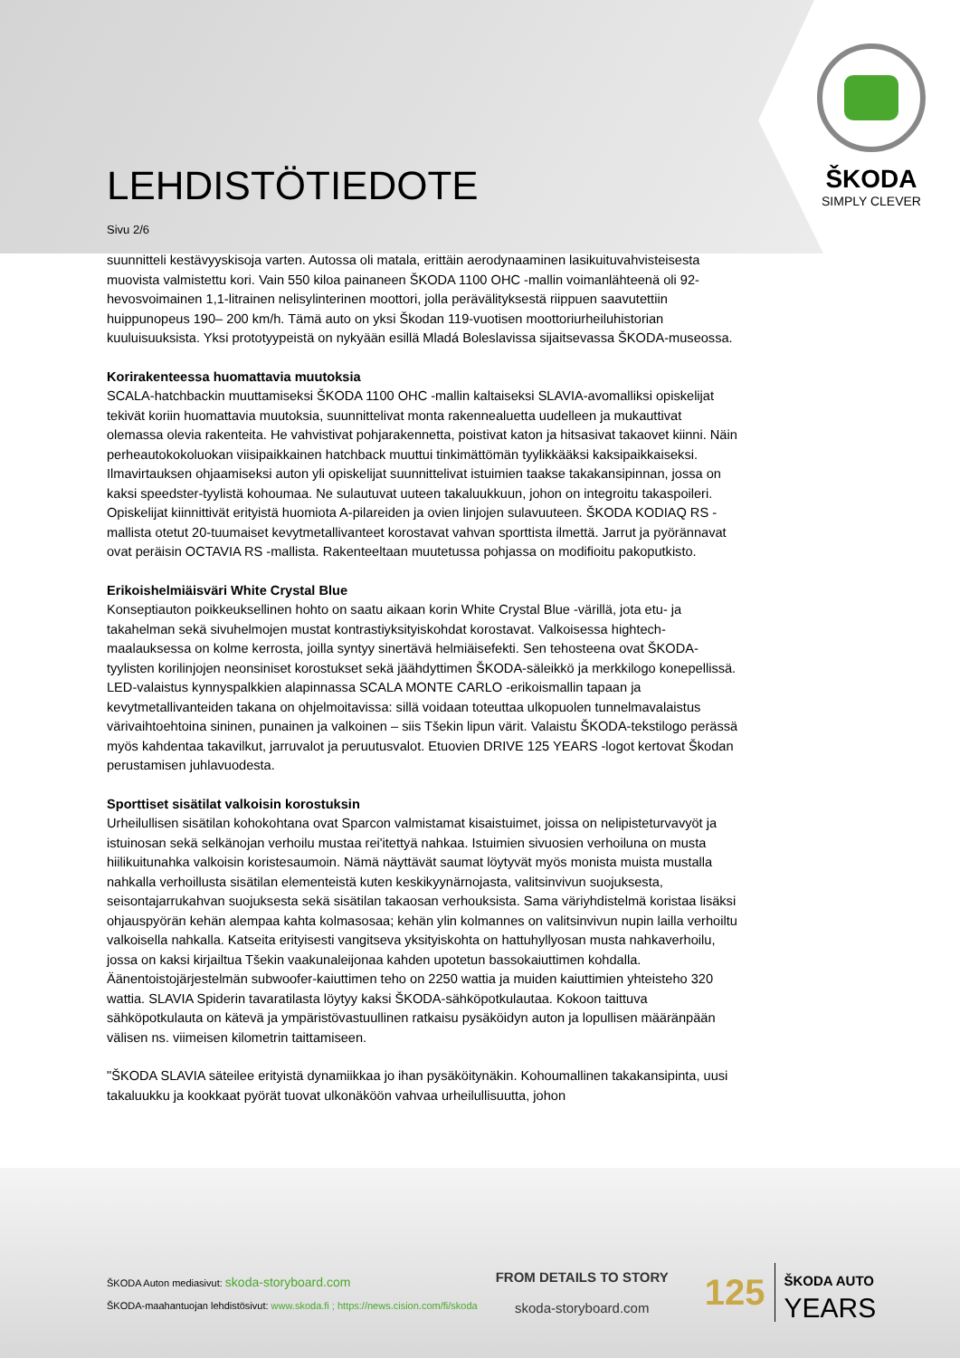ŠKODA
SIMPLY CLEVER
LEHDISTÖTIEDOTE
Sivu 2/6
suunnitteli kestävyyskisoja varten. Autossa oli matala, erittäin aerodynaaminen lasikuituvahvisteisesta muovista valmistettu kori. Vain 550 kiloa painaneen ŠKODA 1100 OHC -mallin voimanlähteenä oli 92-hevosvoimainen 1,1-litrainen nelisylinterinen moottori, jolla perävälityksestä riippuen saavutettiin huippunopeus 190– 200 km/h. Tämä auto on yksi Škodan 119-vuotisen moottoriurheiluhistorian kuuluisuuksista. Yksi prototyypeistä on nykyään esillä Mladá Boleslavissa sijaitsevassa ŠKODA-museossa.
Korirakenteessa huomattavia muutoksia
SCALA-hatchbackin muuttamiseksi ŠKODA 1100 OHC -mallin kaltaiseksi SLAVIA-avomalliksi opiskelijat tekivät koriin huomattavia muutoksia, suunnittelivat monta rakennealuetta uudelleen ja mukauttivat olemassa olevia rakenteita. He vahvistivat pohjarakennetta, poistivat katon ja hitsasivat takaovet kiinni. Näin perheautokokoluokan viisipaikkainen hatchback muuttui tinkimättömän tyylikkääksi kaksipaikkaiseksi. Ilmavirtauksen ohjaamiseksi auton yli opiskelijat suunnittelivat istuimien taakse takakansipinnan, jossa on kaksi speedster-tyylistä kohoumaa. Ne sulautuvat uuteen takaluukkuun, johon on integroitu takaspoileri. Opiskelijat kiinnittivät erityistä huomiota A-pilareiden ja ovien linjojen sulavuuteen. ŠKODA KODIAQ RS -mallista otetut 20-tuumaiset kevytmetallivanteet korostavat vahvan sporttista ilmettä. Jarrut ja pyörännavat ovat peräisin OCTAVIA RS -mallista. Rakenteeltaan muutetussa pohjassa on modifioitu pakoputkisto.
Erikoishelmiäisväri White Crystal Blue
Konseptiauton poikkeuksellinen hohto on saatu aikaan korin White Crystal Blue -värillä, jota etu- ja takahelman sekä sivuhelmojen mustat kontrastiyksityiskohdat korostavat. Valkoisessa hightech-maalauksessa on kolme kerrosta, joilla syntyy sinertävä helmiäisefekti. Sen tehosteena ovat ŠKODA-tyylisten korilinjojen neonsiniset korostukset sekä jäähdyttimen ŠKODA-säleikkö ja merkkilogo konepellissä. LED-valaistus kynnyspalkkien alapinnassa SCALA MONTE CARLO -erikoismallin tapaan ja kevytmetallivanteiden takana on ohjelmoitavissa: sillä voidaan toteuttaa ulkopuolen tunnelmavalaistus värivaihtoehtoina sininen, punainen ja valkoinen – siis Tšekin lipun värit. Valaistu ŠKODA-tekstilogo perässä myös kahdentaa takavilkut, jarruvalot ja peruutusvalot. Etuovien DRIVE 125 YEARS -logot kertovat Škodan perustamisen juhlavuodesta.
Sporttiset sisätilat valkoisin korostuksin
Urheilullisen sisätilan kohokohtana ovat Sparcon valmistamat kisaistuimet, joissa on nelipisteturvavyöt ja istuinosan sekä selkänojan verhoilu mustaa rei'itettyä nahkaa. Istuimien sivuosien verhoiluna on musta hiilikuitunahka valkoisin koristesaumoin. Nämä näyttävät saumat löytyvät myös monista muista mustalla nahkalla verhoillusta sisätilan elementeistä kuten keskikyynärnojasta, valitsinvivun suojuksesta, seisontajarrukahvan suojuksesta sekä sisätilan takaosan verhouksista. Sama väriyhdistelmä koristaa lisäksi ohjauspyörän kehän alempaa kahta kolmasosaa; kehän ylin kolmannes on valitsinvivun nupin lailla verhoiltu valkoisella nahkalla. Katseita erityisesti vangitseva yksityiskohta on hattuhyllyosan musta nahkaverhoilu, jossa on kaksi kirjailtua Tšekin vaakunaleijonaa kahden upotetun bassokaiuttimen kohdalla. Äänentoistojärjestelmän subwoofer-kaiuttimen teho on 2250 wattia ja muiden kaiuttimien yhteisteho 320 wattia. SLAVIA Spiderin tavaratilasta löytyy kaksi ŠKODA-sähköpotkulautaa. Kokoon taittuva sähköpotkulauta on kätevä ja ympäristövastuullinen ratkaisu pysäköidyn auton ja lopullisen määränpään välisen ns. viimeisen kilometrin taittamiseen.
"ŠKODA SLAVIA säteilee erityistä dynamiikkaa jo ihan pysäköitynäkin. Kohoumallinen takakansipinta, uusi takaluukku ja kookkaat pyörät tuovat ulkonäköön vahvaa urheilullisuutta, johon
ŠKODA Auton mediasivut: skoda-storyboard.com
ŠKODA-maahantuojan lehdistösivut: www.skoda.fi ; https://news.cision.com/fi/skoda
FROM DETAILS TO STORY
skoda-storyboard.com
125
ŠKODA AUTO
YEARS